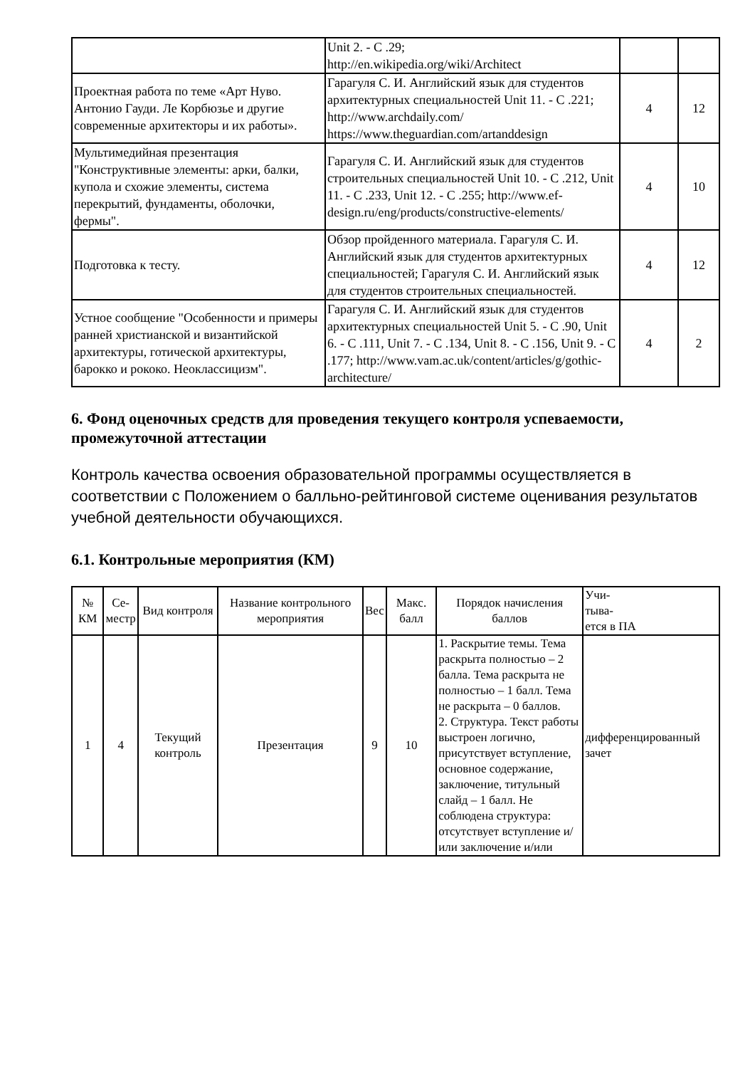| | Unit 2. - С .29; http://en.wikipedia.org/wiki/Architect | | |
| Проектная работа по теме «Арт Нуво. Антонио Гауди. Ле Корбюзье и другие современные архитекторы и их работы». | Гарагуля С. И. Английский язык для студентов архитектурных специальностей Unit 11. - С .221; http://www.archdaily.com/ https://www.theguardian.com/artanddesign | 4 | 12 |
| Мультимедийная презентация "Конструктивные элементы: арки, балки, купола и схожие элементы, система перекрытий, фундаменты, оболочки, фермы". | Гарагуля С. И. Английский язык для студентов строительных специальностей Unit 10. - С .212, Unit 11. - С .233, Unit 12. - С .255; http://www.ef-design.ru/eng/products/constructive-elements/ | 4 | 10 |
| Подготовка к тесту. | Обзор пройденного материала. Гарагуля С. И. Английский язык для студентов архитектурных специальностей; Гарагуля С. И. Английский язык для студентов строительных специальностей. | 4 | 12 |
| Устное сообщение "Особенности и примеры ранней христианской и византийской архитектуры, готической архитектуры, барокко и рококо. Неоклассицизм". | Гарагуля С. И. Английский язык для студентов архитектурных специальностей Unit 5. - С .90, Unit 6. - С .111, Unit 7. - С .134, Unit 8. - С .156, Unit 9. - С .177; http://www.vam.ac.uk/content/articles/g/gothic-architecture/ | 4 | 2 |
6. Фонд оценочных средств для проведения текущего контроля успеваемости, промежуточной аттестации
Контроль качества освоения образовательной программы осуществляется в соответствии с Положением о балльно-рейтинговой системе оценивания результатов учебной деятельности обучающихся.
6.1. Контрольные мероприятия (КМ)
| № КМ | Се- местр | Вид контроля | Название контрольного мероприятия | Вес | Макс. балл | Порядок начисления баллов | Учи- тыва- ется в ПА |
| --- | --- | --- | --- | --- | --- | --- | --- |
| 1 | 4 | Текущий контроль | Презентация | 9 | 10 | 1. Раскрытие темы. Тема раскрыта полностью – 2 балла. Тема раскрыта не полностью – 1 балл. Тема не раскрыта – 0 баллов. 2. Структура. Текст работы выстроен логично, присутствует вступление, основное содержание, заключение, титульный слайд – 1 балл. Не соблюдена структура: отсутствует вступление и/или заключение и/или | дифференцированный зачет |